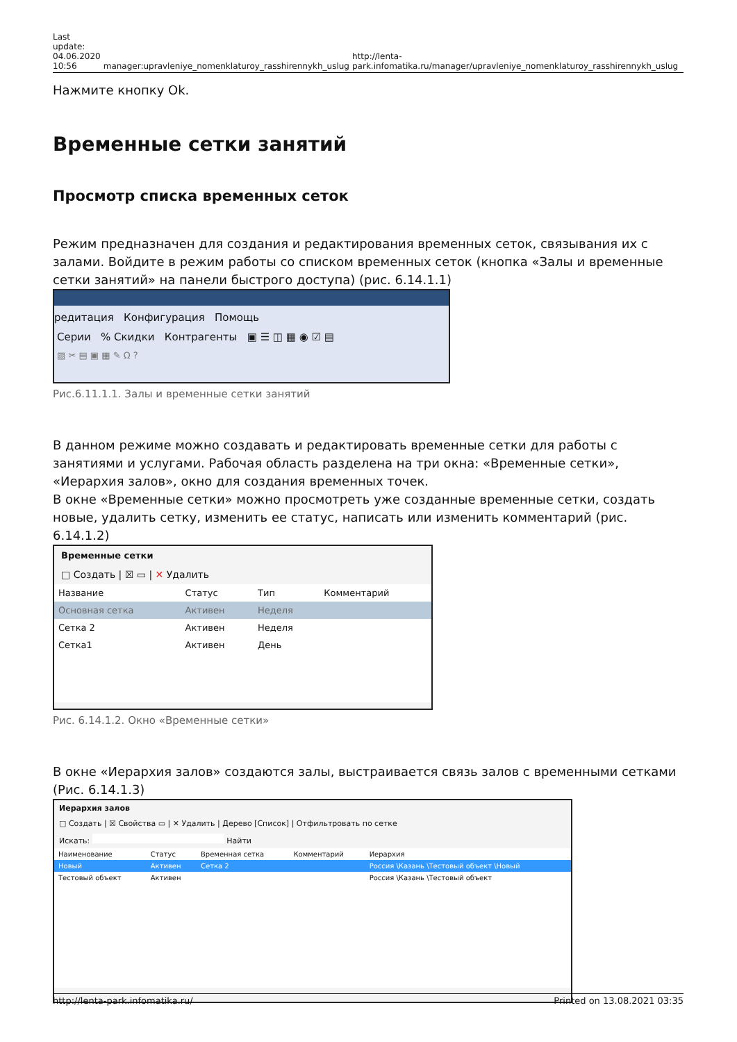Last
update:
04.06.2020
10:56
manager:upravleniye_nomenklaturoy_rasshirennykh_uslug
http://lenta-park.infomatika.ru/manager/upravleniye_nomenklaturoy_rasshirennykh_uslug
Нажмите кнопку Ok.
Временные сетки занятий
Просмотр списка временных сеток
Режим предназначен для создания и редактирования временных сеток, связывания их с залами. Войдите в режим работы со списком временных сеток (кнопка «Залы и временные сетки занятий» на панели быстрого доступа) (рис. 6.14.1.1)
редитация Конфигурация Помощь
Серии % Скидки Контрагенты ▣ ☰ ◫ ▦ ◉ ☑ ▤
▨ ✂ ▤ ▣ ▦ ✎ Ω ?
Рис.6.11.1.1. Залы и временные сетки занятий
В данном режиме можно создавать и редактировать временные сетки для работы с занятиями и услугами. Рабочая область разделена на три окна: «Временные сетки», «Иерархия залов», окно для создания временных точек.
В окне «Временные сетки» можно просмотреть уже созданные временные сетки, создать новые, удалить сетку, изменить ее статус, написать или изменить комментарий (рис. 6.14.1.2)
Временные сетки
□ Создать | ☒ ▭ | ✕ Удалить
| Название | Статус | Тип | Комментарий |
| --- | --- | --- | --- |
| Основная сетка | Активен | Неделя | |
| Сетка 2 | Активен | Неделя | |
| Сетка1 | Активен | День | |
Рис. 6.14.1.2. Окно «Временные сетки»
В окне «Иерархия залов» создаются залы, выстраивается связь залов с временными сетками (Рис. 6.14.1.3)
Иерархия залов
□ Создать | ☒ Свойства ▭ | ✕ Удалить | Дерево [Список] | Отфильтровать по сетке
Искать: Найти
| Наименование | Статус | Временная сетка | Комментарий | Иерархия |
| --- | --- | --- | --- | --- |
| Новый | Активен | Сетка 2 | | Россия \Казань \Тестовый объект \Новый |
| Тестовый объект | Активен | | | Россия \Казань \Тестовый объект |
http://lenta-park.infomatika.ru/ Printed on 13.08.2021 03:35